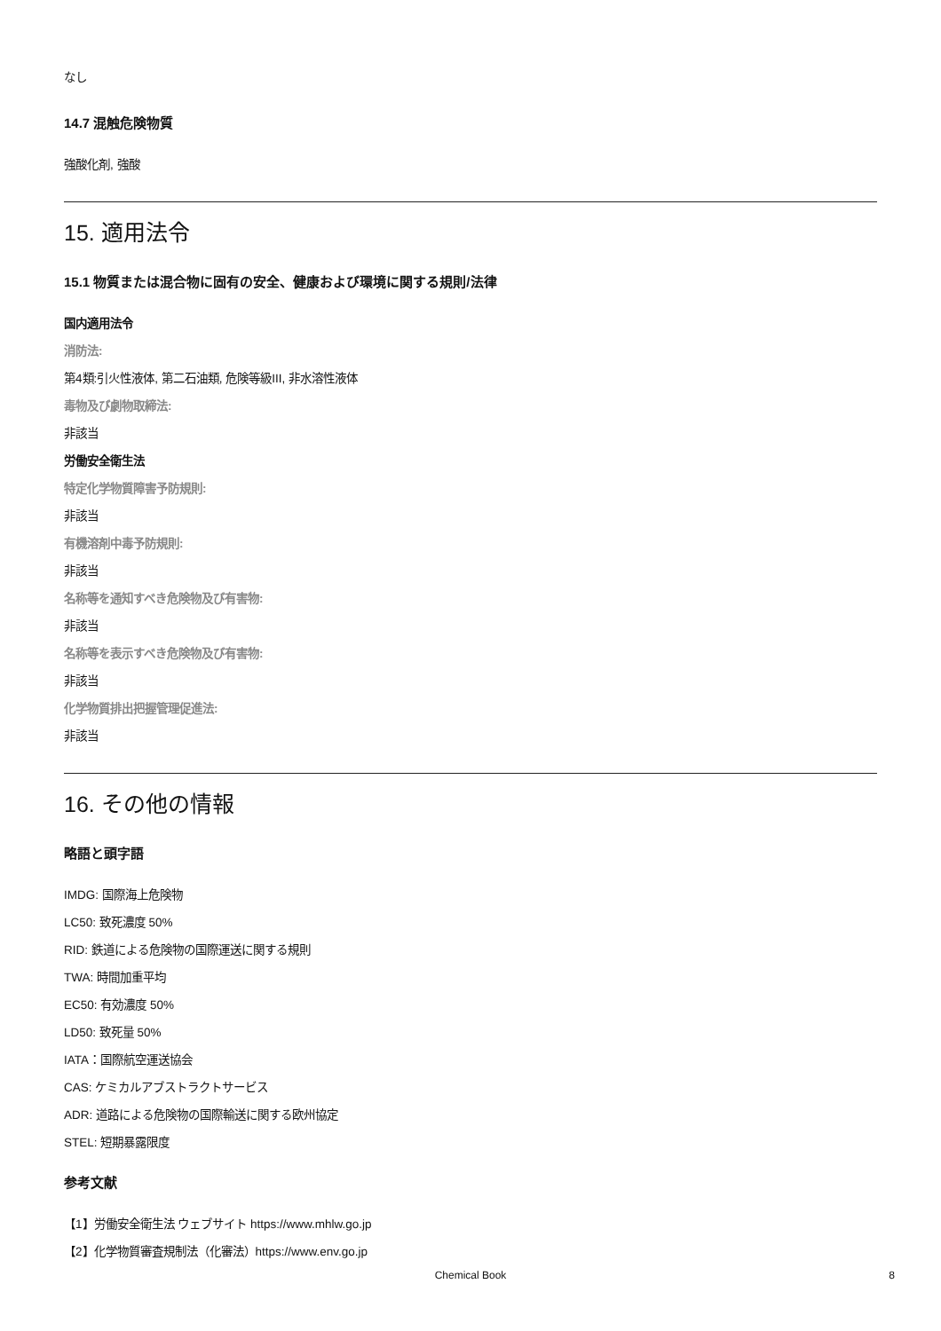なし
14.7 混触危険物質
強酸化剤, 強酸
15. 適用法令
15.1 物質または混合物に固有の安全、健康および環境に関する規則/法律
国内適用法令
消防法:
第4類:引火性液体, 第二石油類, 危険等級III, 非水溶性液体
毒物及び劇物取締法:
非該当
労働安全衛生法
特定化学物質障害予防規則:
非該当
有機溶剤中毒予防規則:
非該当
名称等を通知すべき危険物及び有害物:
非該当
名称等を表示すべき危険物及び有害物:
非該当
化学物質排出把握管理促進法:
非該当
16. その他の情報
略語と頭字語
IMDG: 国際海上危険物
LC50: 致死濃度 50%
RID: 鉄道による危険物の国際運送に関する規則
TWA: 時間加重平均
EC50: 有効濃度 50%
LD50: 致死量 50%
IATA：国際航空運送協会
CAS: ケミカルアブストラクトサービス
ADR: 道路による危険物の国際輸送に関する欧州協定
STEL: 短期暴露限度
参考文献
【1】労働安全衛生法 ウェブサイト https://www.mhlw.go.jp
【2】化学物質審査規制法（化審法）https://www.env.go.jp
Chemical Book
8